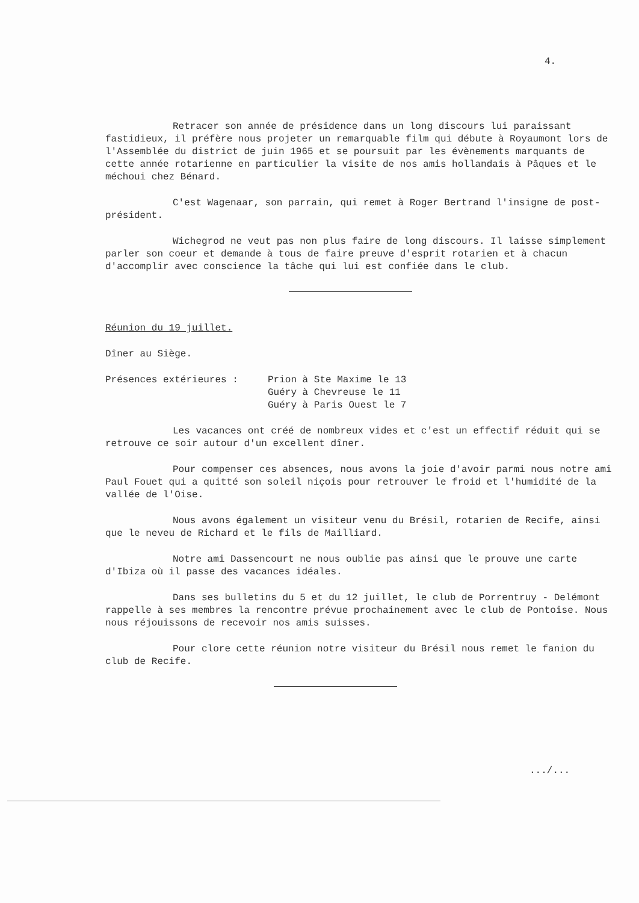4.
Retracer son année de présidence dans un long discours lui paraissant fastidieux, il préfère nous projeter un remarquable film qui débute à Royaumont lors de l'Assemblée du district de juin 1965 et se poursuit par les évènements marquants de cette année rotarienne en particulier la visite de nos amis hollandais à Pâques et le méchoui chez Bénard.
C'est Wagenaar, son parrain, qui remet à Roger Bertrand l'insigne de post-président.
Wichegrod ne veut pas non plus faire de long discours. Il laisse simplement parler son coeur et demande à tous de faire preuve d'esprit rotarien et à chacun d'accomplir avec conscience la tâche qui lui est confiée dans le club.
Réunion du 19 juillet.
Dîner au Siège.
Présences extérieures : Prion à Ste Maxime le 13
Guéry à Chevreuse le 11
Guéry à Paris Ouest le 7
Les vacances ont créé de nombreux vides et c'est un effectif réduit qui se retrouve ce soir autour d'un excellent dîner.
Pour compenser ces absences, nous avons la joie d'avoir parmi nous notre ami Paul Fouet qui a quitté son soleil niçois pour retrouver le froid et l'humidité de la vallée de l'Oise.
Nous avons également un visiteur venu du Brésil, rotarien de Recife, ainsi que le neveu de Richard et le fils de Mailliard.
Notre ami Dassencourt ne nous oublie pas ainsi que le prouve une carte d'Ibiza où il passe des vacances idéales.
Dans ses bulletins du 5 et du 12 juillet, le club de Porrentruy - Delémont rappelle à ses membres la rencontre prévue prochainement avec le club de Pontoise. Nous nous réjouissons de recevoir nos amis suisses.
Pour clore cette réunion notre visiteur du Brésil nous remet le fanion du club de Recife.
.../...